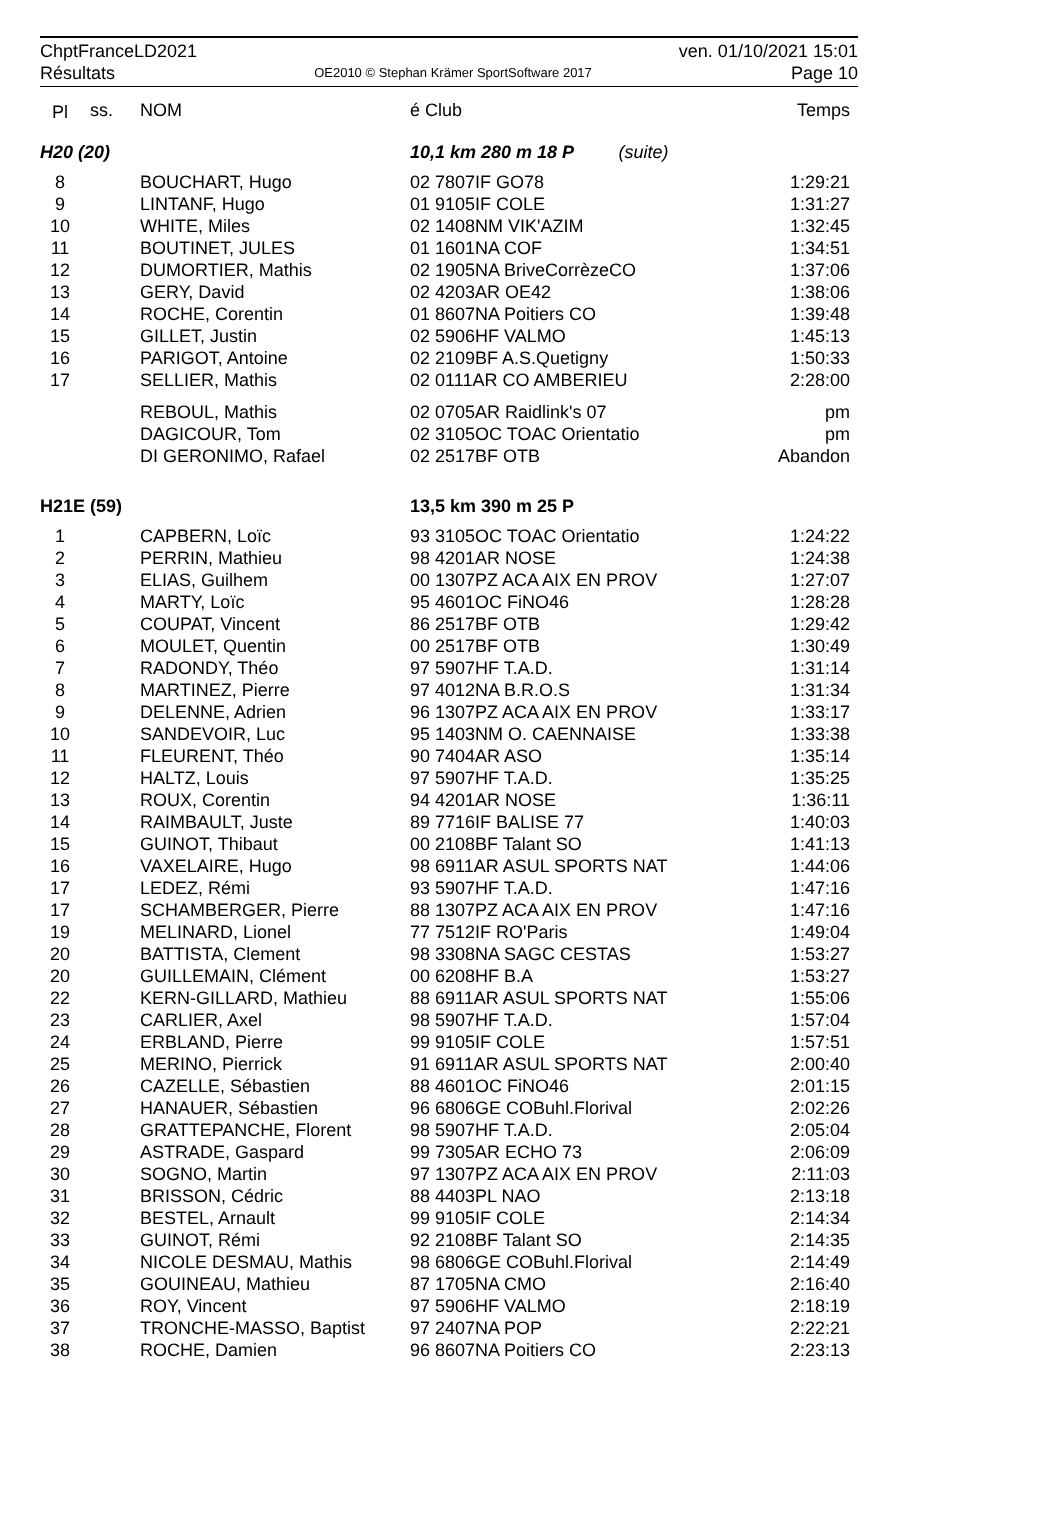ChptFranceLD2021 ven. 01/10/2021 15:01
Résultats OE2010 © Stephan Krämer SportSoftware 2017 Page 10
| Pl | ss. | NOM | é Club | Temps |
| --- | --- | --- | --- | --- |
| H20 (20) | | | 10,1 km 280 m 18 P (suite) | |
| 8 | | BOUCHART, Hugo | 02 7807IF GO78 | 1:29:21 |
| 9 | | LINTANF, Hugo | 01 9105IF COLE | 1:31:27 |
| 10 | | WHITE, Miles | 02 1408NM VIK'AZIM | 1:32:45 |
| 11 | | BOUTINET, JULES | 01 1601NA COF | 1:34:51 |
| 12 | | DUMORTIER, Mathis | 02 1905NA BriveCorrèzeCO | 1:37:06 |
| 13 | | GERY, David | 02 4203AR OE42 | 1:38:06 |
| 14 | | ROCHE, Corentin | 01 8607NA Poitiers CO | 1:39:48 |
| 15 | | GILLET, Justin | 02 5906HF VALMO | 1:45:13 |
| 16 | | PARIGOT, Antoine | 02 2109BF A.S.Quetigny | 1:50:33 |
| 17 | | SELLIER, Mathis | 02 0111AR CO AMBERIEU | 2:28:00 |
| | | REBOUL, Mathis | 02 0705AR Raidlink's 07 | pm |
| | | DAGICOUR, Tom | 02 3105OC TOAC Orientatio | pm |
| | | DI GERONIMO, Rafael | 02 2517BF OTB | Abandon |
| H21E (59) | | | 13,5 km 390 m 25 P | |
| 1 | | CAPBERN, Loïc | 93 3105OC TOAC Orientatio | 1:24:22 |
| 2 | | PERRIN, Mathieu | 98 4201AR NOSE | 1:24:38 |
| 3 | | ELIAS, Guilhem | 00 1307PZ ACA AIX EN PROV | 1:27:07 |
| 4 | | MARTY, Loïc | 95 4601OC FiNO46 | 1:28:28 |
| 5 | | COUPAT, Vincent | 86 2517BF OTB | 1:29:42 |
| 6 | | MOULET, Quentin | 00 2517BF OTB | 1:30:49 |
| 7 | | RADONDY, Théo | 97 5907HF T.A.D. | 1:31:14 |
| 8 | | MARTINEZ, Pierre | 97 4012NA B.R.O.S | 1:31:34 |
| 9 | | DELENNE, Adrien | 96 1307PZ ACA AIX EN PROV | 1:33:17 |
| 10 | | SANDEVOIR, Luc | 95 1403NM O. CAENNAISE | 1:33:38 |
| 11 | | FLEURENT, Théo | 90 7404AR ASO | 1:35:14 |
| 12 | | HALTZ, Louis | 97 5907HF T.A.D. | 1:35:25 |
| 13 | | ROUX, Corentin | 94 4201AR NOSE | 1:36:11 |
| 14 | | RAIMBAULT, Juste | 89 7716IF BALISE 77 | 1:40:03 |
| 15 | | GUINOT, Thibaut | 00 2108BF Talant SO | 1:41:13 |
| 16 | | VAXELAIRE, Hugo | 98 6911AR ASUL SPORTS NAT | 1:44:06 |
| 17 | | LEDEZ, Rémi | 93 5907HF T.A.D. | 1:47:16 |
| 17 | | SCHAMBERGER, Pierre | 88 1307PZ ACA AIX EN PROV | 1:47:16 |
| 19 | | MELINARD, Lionel | 77 7512IF RO'Paris | 1:49:04 |
| 20 | | BATTISTA, Clement | 98 3308NA SAGC CESTAS | 1:53:27 |
| 20 | | GUILLEMAIN, Clément | 00 6208HF B.A | 1:53:27 |
| 22 | | KERN-GILLARD, Mathieu | 88 6911AR ASUL SPORTS NAT | 1:55:06 |
| 23 | | CARLIER, Axel | 98 5907HF T.A.D. | 1:57:04 |
| 24 | | ERBLAND, Pierre | 99 9105IF COLE | 1:57:51 |
| 25 | | MERINO, Pierrick | 91 6911AR ASUL SPORTS NAT | 2:00:40 |
| 26 | | CAZELLE, Sébastien | 88 4601OC FiNO46 | 2:01:15 |
| 27 | | HANAUER, Sébastien | 96 6806GE COBuhl.Florival | 2:02:26 |
| 28 | | GRATTEPANCHE, Florent | 98 5907HF T.A.D. | 2:05:04 |
| 29 | | ASTRADE, Gaspard | 99 7305AR ECHO 73 | 2:06:09 |
| 30 | | SOGNO, Martin | 97 1307PZ ACA AIX EN PROV | 2:11:03 |
| 31 | | BRISSON, Cédric | 88 4403PL NAO | 2:13:18 |
| 32 | | BESTEL, Arnault | 99 9105IF COLE | 2:14:34 |
| 33 | | GUINOT, Rémi | 92 2108BF Talant SO | 2:14:35 |
| 34 | | NICOLE DESMAU, Mathis | 98 6806GE COBuhl.Florival | 2:14:49 |
| 35 | | GOUINEAU, Mathieu | 87 1705NA CMO | 2:16:40 |
| 36 | | ROY, Vincent | 97 5906HF VALMO | 2:18:19 |
| 37 | | TRONCHE-MASSO, Baptist | 97 2407NA POP | 2:22:21 |
| 38 | | ROCHE, Damien | 96 8607NA Poitiers CO | 2:23:13 |